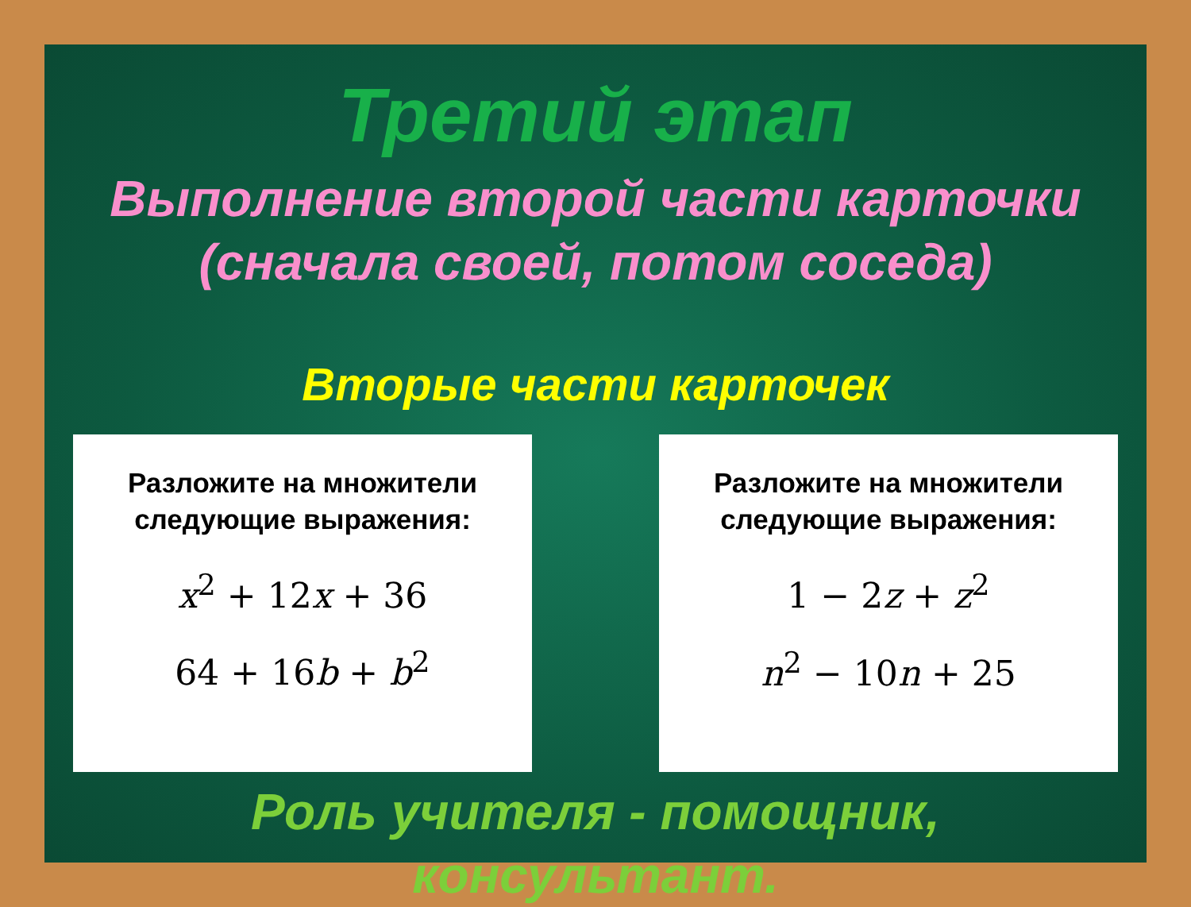Третий этап
Выполнение второй части карточки
(сначала своей, потом соседа)
Вторые части карточек
Разложите на множители
следующие выражения:
x<sup>2</sup> + 12x + 36
64 + 16b + b<sup>2</sup>
Разложите на множители
следующие выражения:
1 − 2z + z<sup>2</sup>
n<sup>2</sup> − 10n + 25
Роль учителя - помощник,
консультант.